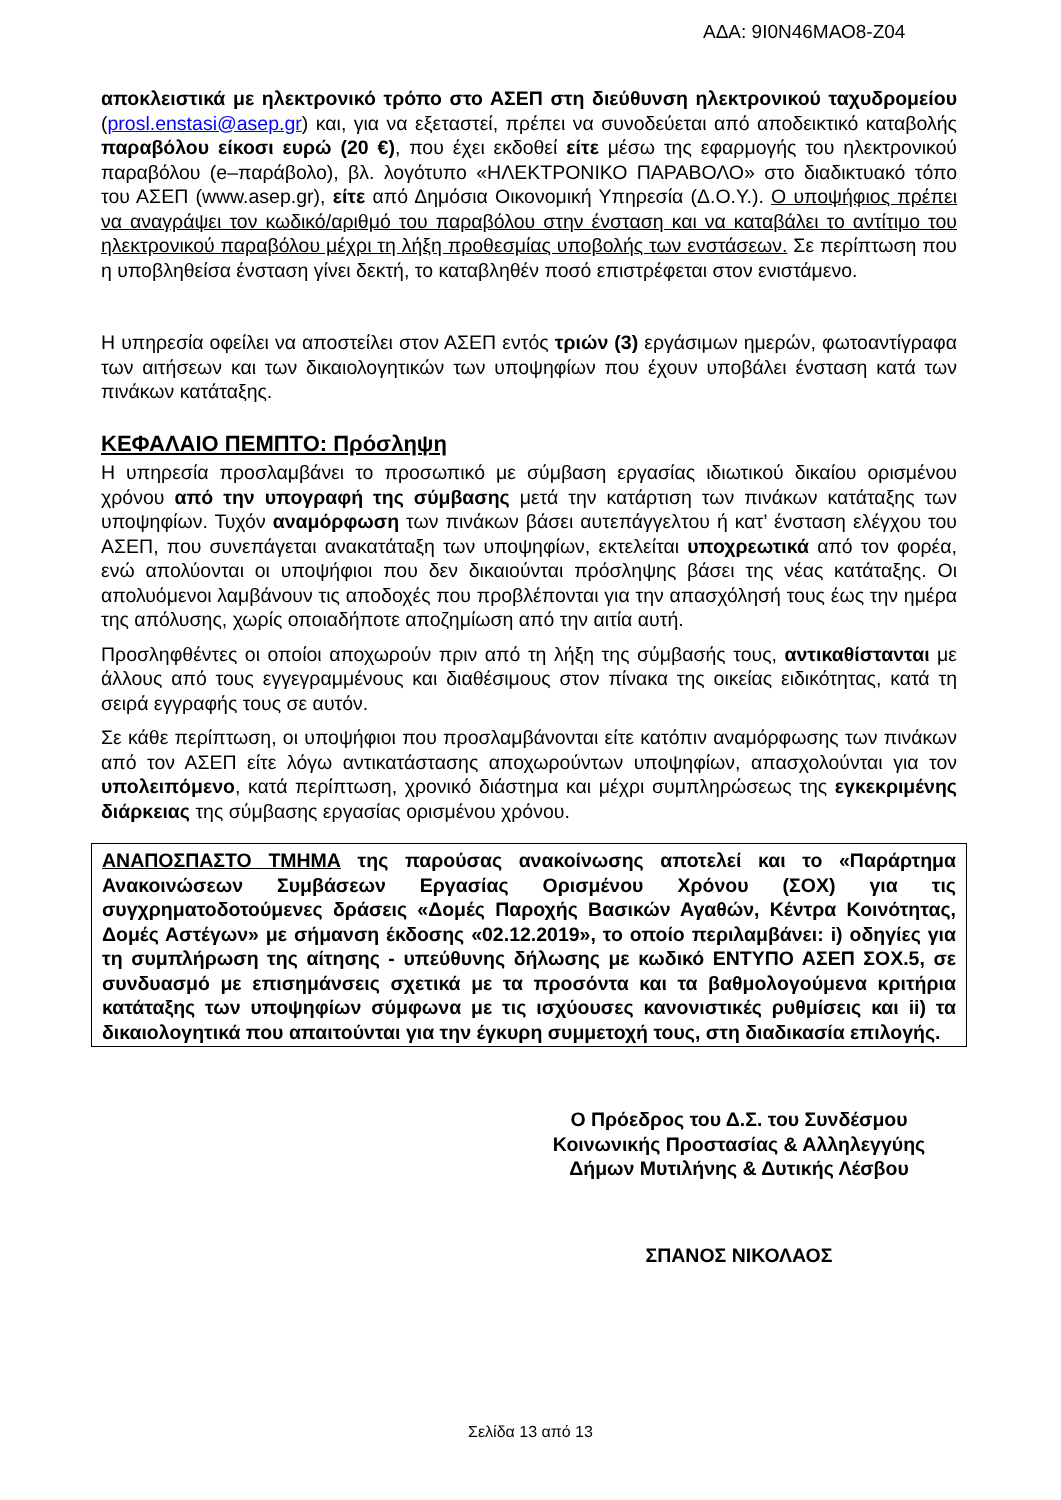ΑΔΑ: 9Ι0Ν46ΜΑΟ8-Ζ04
αποκλειστικά με ηλεκτρονικό τρόπο στο ΑΣΕΠ στη διεύθυνση ηλεκτρονικού ταχυδρομείου (prosl.enstasi@asep.gr) και, για να εξεταστεί, πρέπει να συνοδεύεται από αποδεικτικό καταβολής παραβόλου είκοσι ευρώ (20 €), που έχει εκδοθεί είτε μέσω της εφαρμογής του ηλεκτρονικού παραβόλου (e–παράβολο), βλ. λογότυπο «ΗΛΕΚΤΡΟΝΙΚΟ ΠΑΡΑΒΟΛΟ» στο διαδικτυακό τόπο του ΑΣΕΠ (www.asep.gr), είτε από Δημόσια Οικονομική Υπηρεσία (Δ.Ο.Υ.). Ο υποψήφιος πρέπει να αναγράψει τον κωδικό/αριθμό του παραβόλου στην ένσταση και να καταβάλει το αντίτιμο του ηλεκτρονικού παραβόλου μέχρι τη λήξη προθεσμίας υποβολής των ενστάσεων. Σε περίπτωση που η υποβληθείσα ένσταση γίνει δεκτή, το καταβληθέν ποσό επιστρέφεται στον ενιστάμενο.
Η υπηρεσία οφείλει να αποστείλει στον ΑΣΕΠ εντός τριών (3) εργάσιμων ημερών, φωτοαντίγραφα των αιτήσεων και των δικαιολογητικών των υποψηφίων που έχουν υποβάλει ένσταση κατά των πινάκων κατάταξης.
ΚΕΦΑΛΑΙΟ ΠΕΜΠΤΟ: Πρόσληψη
Η υπηρεσία προσλαμβάνει το προσωπικό με σύμβαση εργασίας ιδιωτικού δικαίου ορισμένου χρόνου από την υπογραφή της σύμβασης μετά την κατάρτιση των πινάκων κατάταξης των υποψηφίων. Τυχόν αναμόρφωση των πινάκων βάσει αυτεπάγγελτου ή κατ’ ένσταση ελέγχου του ΑΣΕΠ, που συνεπάγεται ανακατάταξη των υποψηφίων, εκτελείται υποχρεωτικά από τον φορέα, ενώ απολύονται οι υποψήφιοι που δεν δικαιούνται πρόσληψης βάσει της νέας κατάταξης. Οι απολυόμενοι λαμβάνουν τις αποδοχές που προβλέπονται για την απασχόλησή τους έως την ημέρα της απόλυσης, χωρίς οποιαδήποτε αποζημίωση από την αιτία αυτή.
Προσληφθέντες οι οποίοι αποχωρούν πριν από τη λήξη της σύμβασής τους, αντικαθίστανται με άλλους από τους εγγεγραμμένους και διαθέσιμους στον πίνακα της οικείας ειδικότητας, κατά τη σειρά εγγραφής τους σε αυτόν.
Σε κάθε περίπτωση, οι υποψήφιοι που προσλαμβάνονται είτε κατόπιν αναμόρφωσης των πινάκων από τον ΑΣΕΠ είτε λόγω αντικατάστασης αποχωρούντων υποψηφίων, απασχολούνται για τον υπολειπόμενο, κατά περίπτωση, χρονικό διάστημα και μέχρι συμπληρώσεως της εγκεκριμένης διάρκειας της σύμβασης εργασίας ορισμένου χρόνου.
ΑΝΑΠΟΣΠΑΣΤΟ ΤΜΗΜΑ της παρούσας ανακοίνωσης αποτελεί και το «Παράρτημα Ανακοινώσεων Συμβάσεων Εργασίας Ορισμένου Χρόνου (ΣΟΧ) για τις συγχρηματοδοτούμενες δράσεις «Δομές Παροχής Βασικών Αγαθών, Κέντρα Κοινότητας, Δομές Αστέγων» με σήμανση έκδοσης «02.12.2019», το οποίο περιλαμβάνει: i) οδηγίες για τη συμπλήρωση της αίτησης - υπεύθυνης δήλωσης με κωδικό ΕΝΤΥΠΟ ΑΣΕΠ ΣΟΧ.5, σε συνδυασμό με επισημάνσεις σχετικά με τα προσόντα και τα βαθμολογούμενα κριτήρια κατάταξης των υποψηφίων σύμφωνα με τις ισχύουσες κανονιστικές ρυθμίσεις και ii) τα δικαιολογητικά που απαιτούνται για την έγκυρη συμμετοχή τους, στη διαδικασία επιλογής.
Ο Πρόεδρος του Δ.Σ. του Συνδέσμου
Κοινωνικής Προστασίας & Αλληλεγγύης
Δήμων Μυτιλήνης & Δυτικής Λέσβου
ΣΠΑΝΟΣ ΝΙΚΟΛΑΟΣ
Σελίδα 13 από 13